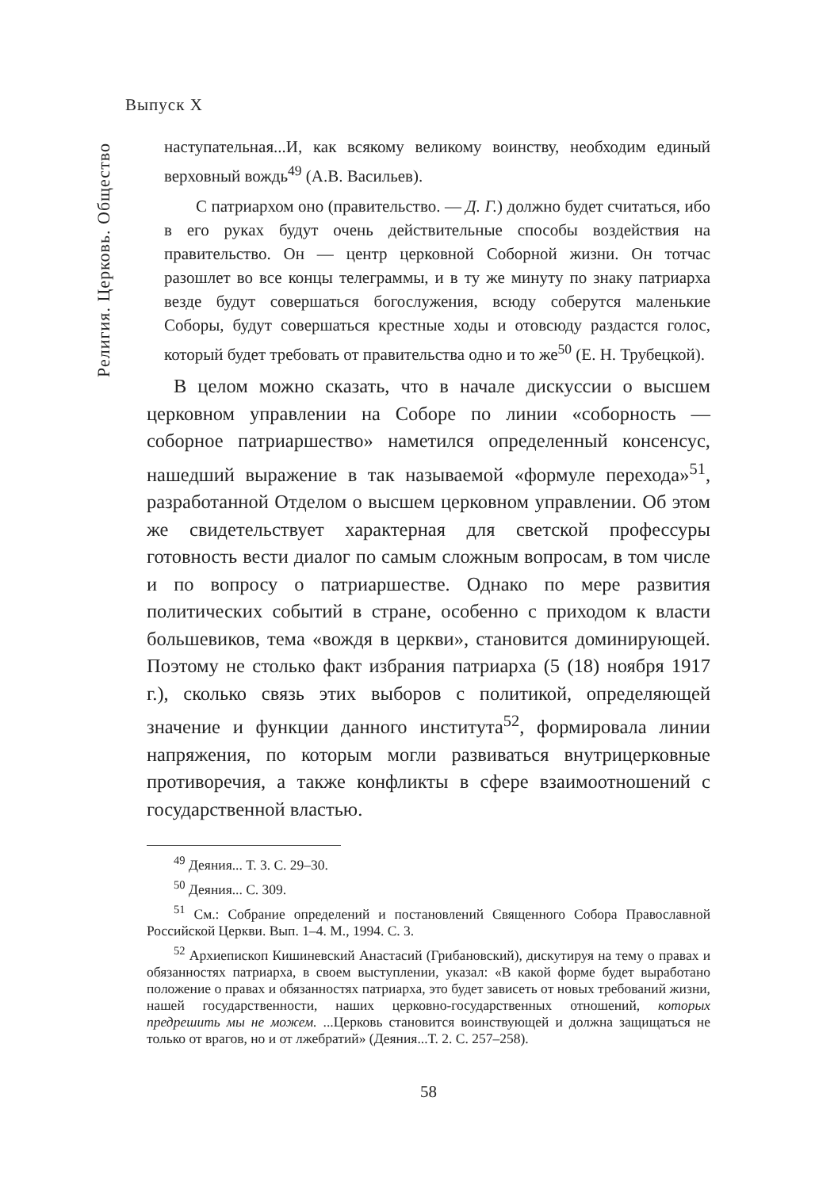Выпуск X
Религия. Церковь. Общество
наступательная...И, как всякому великому воинству, необходим единый верховный вождь<sup>49</sup> (А.В. Васильев).
С патриархом оно (правительство. — Д. Г.) должно будет считаться, ибо в его руках будут очень действительные способы воздействия на правительство. Он — центр церковной Соборной жизни. Он тотчас разошлет во все концы телеграммы, и в ту же минуту по знаку патриарха везде будут совершаться богослужения, всюду соберутся маленькие Соборы, будут совершаться крестные ходы и отовсюду раздастся голос, который будет требовать от правительства одно и то же<sup>50</sup> (Е. Н. Трубецкой).
В целом можно сказать, что в начале дискуссии о высшем церковном управлении на Соборе по линии «соборность — соборное патриаршество» наметился определенный консенсус, нашедший выражение в так называемой «формуле перехода»<sup>51</sup>, разработанной Отделом о высшем церковном управлении. Об этом же свидетельствует характерная для светской профессуры готовность вести диалог по самым сложным вопросам, в том числе и по вопросу о патриаршестве. Однако по мере развития политических событий в стране, особенно с приходом к власти большевиков, тема «вождя в церкви», становится доминирующей. Поэтому не столько факт избрания патриарха (5 (18) ноября 1917 г.), сколько связь этих выборов с политикой, определяющей значение и функции данного института<sup>52</sup>, формировала линии напряжения, по которым могли развиваться внутрицерковные противоречия, а также конфликты в сфере взаимоотношений с государственной властью.
<sup>49</sup> Деяния... Т. 3. С. 29–30.
<sup>50</sup> Деяния... С. 309.
<sup>51</sup> См.: Собрание определений и постановлений Священного Собора Православной Российской Церкви. Вып. 1–4. М., 1994. С. 3.
<sup>52</sup> Архиепископ Кишиневский Анастасий (Грибановский), дискутируя на тему о правах и обязанностях патриарха, в своем выступлении, указал: «В какой форме будет выработано положение о правах и обязанностях патриарха, это будет зависеть от новых требований жизни, нашей государственности, наших церковно-государственных отношений, которых предрешить мы не можем. ...Церковь становится воинствующей и должна защищаться не только от врагов, но и от лжебратий» (Деяния...Т. 2. С. 257–258).
58